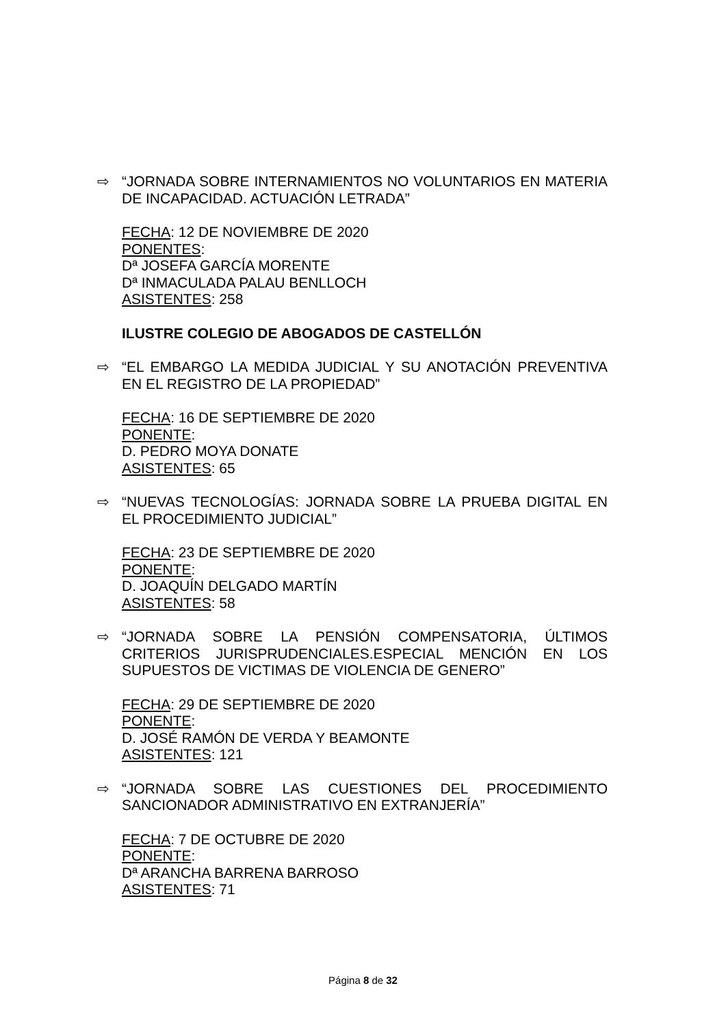⇨ “JORNADA SOBRE INTERNAMIENTOS NO VOLUNTARIOS EN MATERIA DE INCAPACIDAD. ACTUACIÓN LETRADA”
FECHA: 12 DE NOVIEMBRE DE 2020
PONENTES:
Dª JOSEFA GARCÍA MORENTE
Dª INMACULADA PALAU BENLLOCH
ASISTENTES: 258
ILUSTRE COLEGIO DE ABOGADOS DE CASTELLÓN
⇨ “EL EMBARGO LA MEDIDA JUDICIAL Y SU ANOTACIÓN PREVENTIVA EN EL REGISTRO DE LA PROPIEDAD”
FECHA: 16 DE SEPTIEMBRE DE 2020
PONENTE:
D. PEDRO MOYA DONATE
ASISTENTES: 65
⇨ “NUEVAS TECNOLOGÍAS: JORNADA SOBRE LA PRUEBA DIGITAL EN EL PROCEDIMIENTO JUDICIAL”
FECHA: 23 DE SEPTIEMBRE DE 2020
PONENTE:
D. JOAQUÍN DELGADO MARTÍN
ASISTENTES: 58
⇨ “JORNADA SOBRE LA PENSIÓN COMPENSATORIA, ÚLTIMOS CRITERIOS JURISPRUDENCIALES.ESPECIAL MENCIÓN EN LOS SUPUESTOS DE VICTIMAS DE VIOLENCIA DE GENERO”
FECHA: 29 DE SEPTIEMBRE DE 2020
PONENTE:
D. JOSÉ RAMÓN DE VERDA Y BEAMONTE
ASISTENTES: 121
⇨ “JORNADA SOBRE LAS CUESTIONES DEL PROCEDIMIENTO SANCIONADOR ADMINISTRATIVO EN EXTRANJERÍA”
FECHA: 7 DE OCTUBRE DE 2020
PONENTE:
Dª ARANCHA BARRENA BARROSO
ASISTENTES: 71
Página 8 de 32